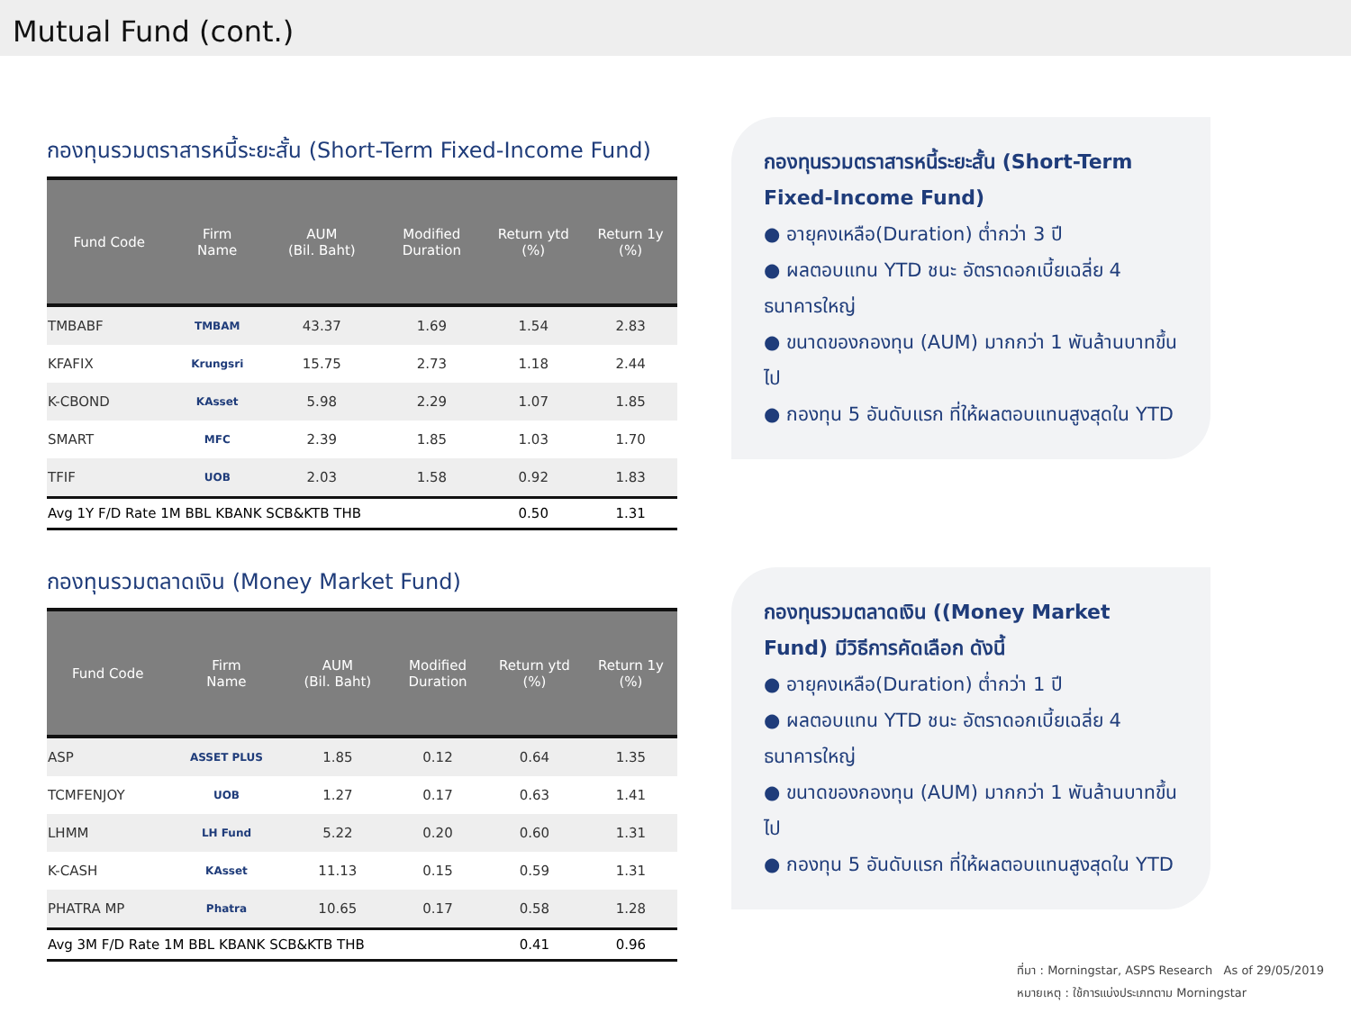Mutual Fund (cont.)
กองทุนรวมตราสารหนี้ระยะสั้น (Short-Term Fixed-Income Fund)
| Fund Code | Firm Name | AUM (Bil. Baht) | Modified Duration | Return ytd (%) | Return 1y (%) |
| --- | --- | --- | --- | --- | --- |
| TMBABF | TMBAM | 43.37 | 1.69 | 1.54 | 2.83 |
| KFAFIX | Krungsri | 15.75 | 2.73 | 1.18 | 2.44 |
| K-CBOND | KAsset | 5.98 | 2.29 | 1.07 | 1.85 |
| SMART | MFC | 2.39 | 1.85 | 1.03 | 1.70 |
| TFIF | UOB | 2.03 | 1.58 | 0.92 | 1.83 |
| Avg 1Y F/D Rate 1M BBL KBANK SCB&KTB THB | | | | 0.50 | 1.31 |
กองทุนรวมตลาดเงิน (Money Market Fund)
| Fund Code | Firm Name | AUM (Bil. Baht) | Modified Duration | Return ytd (%) | Return 1y (%) |
| --- | --- | --- | --- | --- | --- |
| ASP | ASSET PLUS | 1.85 | 0.12 | 0.64 | 1.35 |
| TCMFENJOY | UOB | 1.27 | 0.17 | 0.63 | 1.41 |
| LHMM | LH Fund | 5.22 | 0.20 | 0.60 | 1.31 |
| K-CASH | KAsset | 11.13 | 0.15 | 0.59 | 1.31 |
| PHATRA MP | Phatra | 10.65 | 0.17 | 0.58 | 1.28 |
| Avg 3M F/D Rate 1M BBL KBANK SCB&KTB THB | | | | 0.41 | 0.96 |
กองทุนรวมตราสารหนี้ระยะสั้น (Short-Term Fixed-Income Fund)
● อายุคงเหลือ(Duration) ต่ำกว่า 3 ปี
● ผลตอบแทน YTD ชนะ อัตราดอกเบี้ยเฉลี่ย 4 ธนาคารใหญ่
● ขนาดของกองทุน (AUM) มากกว่า 1 พันล้านบาทขึ้นไป
● กองทุน 5 อันดับแรก ที่ให้ผลตอบแทนสูงสุดใน YTD
กองทุนรวมตลาดเงิน ((Money Market Fund) มีวิธีการคัดเลือก ดังนี้
● อายุคงเหลือ(Duration) ต่ำกว่า 1 ปี
● ผลตอบแทน YTD ชนะ อัตราดอกเบี้ยเฉลี่ย 4 ธนาคารใหญ่
● ขนาดของกองทุน (AUM) มากกว่า 1 พันล้านบาทขึ้นไป
● กองทุน 5 อันดับแรก ที่ให้ผลตอบแทนสูงสุดใน YTD
ที่มา : Morningstar, ASPS Research As of 29/05/2019
หมายเหตุ : ใช้การแบ่งประเภทตาม Morningstar